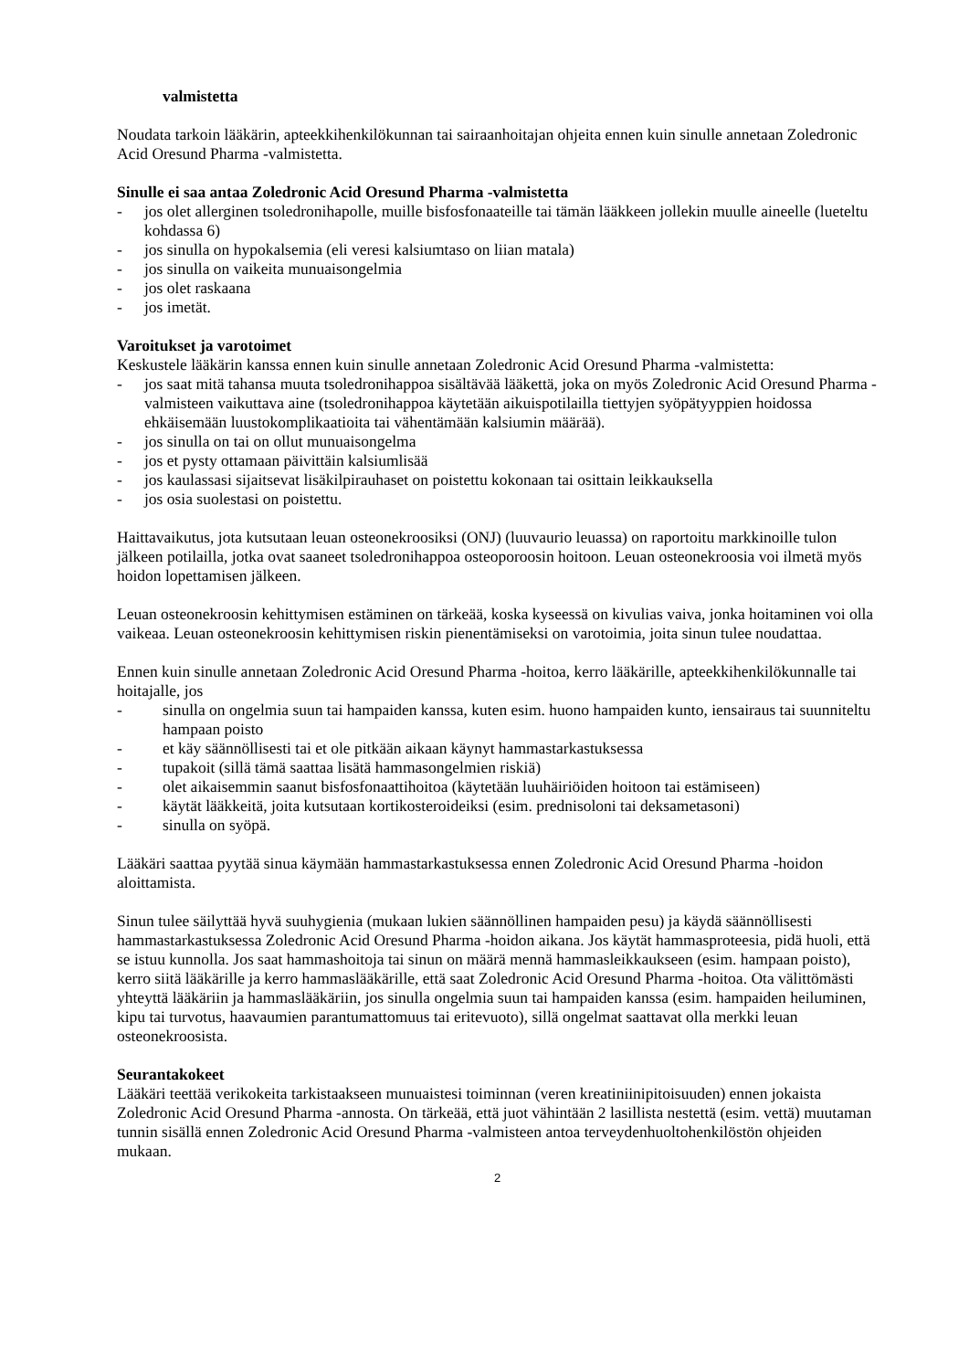valmistetta
Noudata tarkoin lääkärin, apteekkihenkilökunnan tai sairaanhoitajan ohjeita ennen kuin sinulle annetaan Zoledronic Acid Oresund Pharma -valmistetta.
Sinulle ei saa antaa Zoledronic Acid Oresund Pharma -valmistetta
- jos olet allerginen tsoledronihapolle, muille bisfosfonaateille tai tämän lääkkeen jollekin muulle aineelle (lueteltu kohdassa 6)
- jos sinulla on hypokalsemia (eli veresi kalsiumtaso on liian matala)
- jos sinulla on vaikeita munuaisongelmia
- jos olet raskaana
- jos imetät.
Varoitukset ja varotoimet
Keskustele lääkärin kanssa ennen kuin sinulle annetaan Zoledronic Acid Oresund Pharma -valmistetta:
- jos saat mitä tahansa muuta tsoledronihappoa sisältävää lääkettä, joka on myös Zoledronic Acid Oresund Pharma -valmisteen vaikuttava aine (tsoledronihappoa käytetään aikuispotilailla tiettyjen syöpätyyppien hoidossa ehkäisemään luustokomplikaatioita tai vähentämään kalsiumin määrää).
- jos sinulla on tai on ollut munuaisongelma
- jos et pysty ottamaan päivittäin kalsiumlisää
- jos kaulassasi sijaitsevat lisäkilpirauhaset on poistettu kokonaan tai osittain leikkauksella
- jos osia suolestasi on poistettu.
Haittavaikutus, jota kutsutaan leuan osteonekroosiksi (ONJ) (luuvaurio leuassa) on raportoitu markkinoille tulon jälkeen potilailla, jotka ovat saaneet tsoledronihappoa osteoporoosin hoitoon. Leuan osteonekroosia voi ilmetä myös hoidon lopettamisen jälkeen.
Leuan osteonekroosin kehittymisen estäminen on tärkeää, koska kyseessä on kivulias vaiva, jonka hoitaminen voi olla vaikeaa. Leuan osteonekroosin kehittymisen riskin pienentämiseksi on varotoimia, joita sinun tulee noudattaa.
Ennen kuin sinulle annetaan Zoledronic Acid Oresund Pharma -hoitoa, kerro lääkärille, apteekkihenkilökunnalle tai hoitajalle, jos
- sinulla on ongelmia suun tai hampaiden kanssa, kuten esim. huono hampaiden kunto, iensairaus tai suunniteltu hampaan poisto
- et käy säännöllisesti tai et ole pitkään aikaan käynyt hammastarkastuksessa
- tupakoit (sillä tämä saattaa lisätä hammasongelmien riskiä)
- olet aikaisemmin saanut bisfosfonaattihoitoa (käytetään luuhäiriöiden hoitoon tai estämiseen)
- käytät lääkkeitä, joita kutsutaan kortikosteroideiksi (esim. prednisoloni tai deksametasoni)
- sinulla on syöpä.
Lääkäri saattaa pyytää sinua käymään hammastarkastuksessa ennen Zoledronic Acid Oresund Pharma -hoidon aloittamista.
Sinun tulee säilyttää hyvä suuhygienia (mukaan lukien säännöllinen hampaiden pesu) ja käydä säännöllisesti hammastarkastuksessa Zoledronic Acid Oresund Pharma -hoidon aikana. Jos käytät hammasproteesia, pidä huoli, että se istuu kunnolla. Jos saat hammashoitoja tai sinun on määrä mennä hammasleikkaukseen (esim. hampaan poisto), kerro siitä lääkärille ja kerro hammaslääkärille, että saat Zoledronic Acid Oresund Pharma -hoitoa. Ota välittömästi yhteyttä lääkäriin ja hammaslääkäriin, jos sinulla ongelmia suun tai hampaiden kanssa (esim. hampaiden heiluminen, kipu tai turvotus, haavaumien parantumattomuus tai eritevuoto), sillä ongelmat saattavat olla merkki leuan osteonekroosista.
Seurantakokeet
Lääkäri teettää verikokeita tarkistaakseen munuaistesi toiminnan (veren kreatiniinipitoisuuden) ennen jokaista Zoledronic Acid Oresund Pharma -annosta. On tärkeää, että juot vähintään 2 lasillista nestettä (esim. vettä) muutaman tunnin sisällä ennen Zoledronic Acid Oresund Pharma -valmisteen antoa terveydenhuoltohenkilöstön ohjeiden mukaan.
2